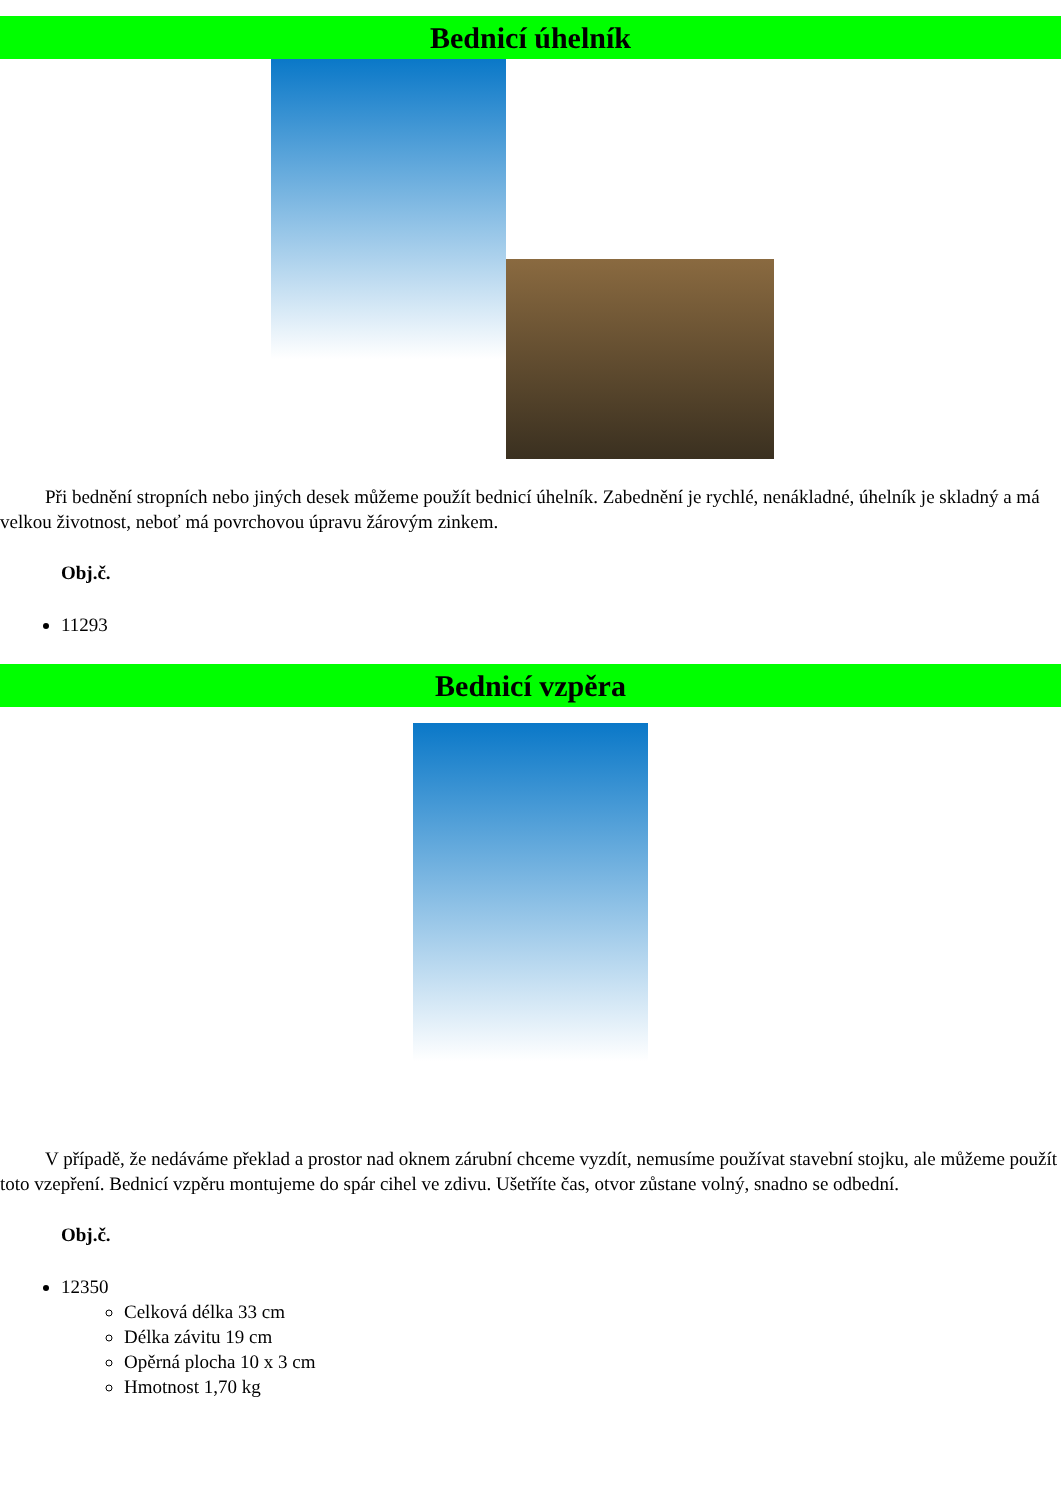Bednicí úhelník
Při bednění stropních nebo jiných desek můžeme použít bednicí úhelník. Zabednění je rychlé, nenákladné, úhelník je skladný a má velkou životnost, neboť má povrchovou úpravu žárovým zinkem.
Obj.č.
11293
Bednicí vzpěra
V případě, že nedáváme překlad a prostor nad oknem zárubní chceme vyzdít, nemusíme používat stavební stojku, ale můžeme použít toto vzepření. Bednicí vzpěru montujeme do spár cihel ve zdivu. Ušetříte čas, otvor zůstane volný, snadno se odbední.
Obj.č.
12350
Celková délka 33 cm
Délka závitu 19 cm
Opěrná plocha 10 x 3 cm
Hmotnost 1,70 kg